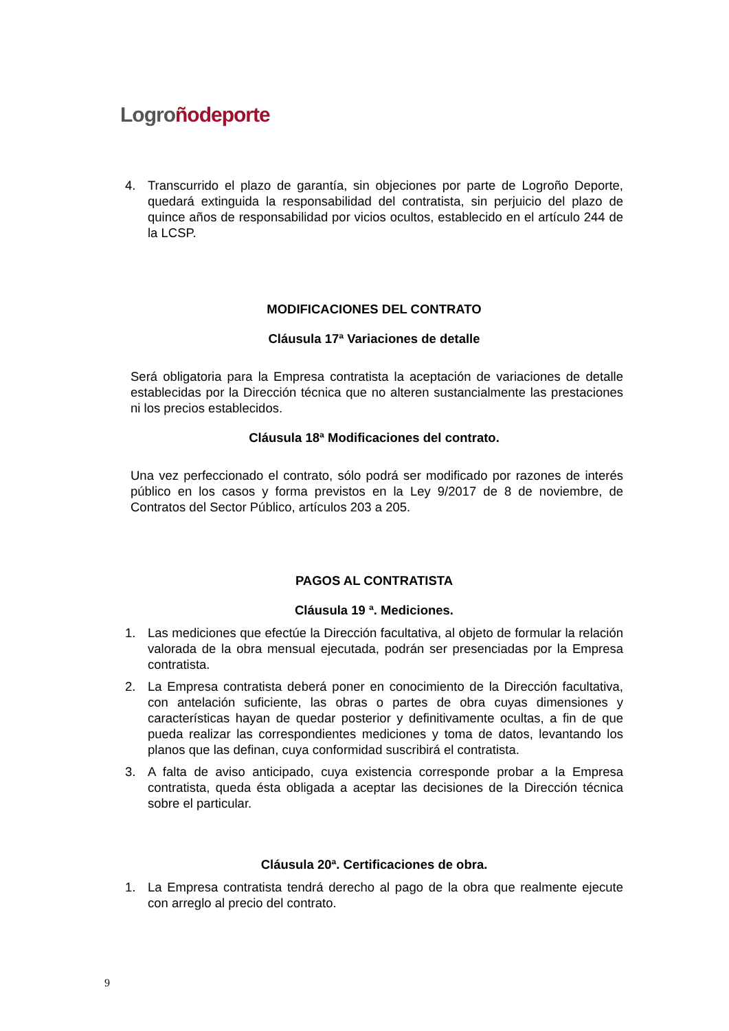Logro ñodeporte
4. Transcurrido el plazo de garantía, sin objeciones por parte de Logroño Deporte, quedará extinguida la responsabilidad del contratista, sin perjuicio del plazo de quince años de responsabilidad por vicios ocultos, establecido en el artículo 244 de la LCSP.
MODIFICACIONES DEL CONTRATO
Cláusula 17ª Variaciones de detalle
Será obligatoria para la Empresa contratista la aceptación de variaciones de detalle establecidas por la Dirección técnica que no alteren sustancialmente las prestaciones ni los precios establecidos.
Cláusula 18ª Modificaciones del contrato.
Una vez perfeccionado el contrato, sólo podrá ser modificado por razones de interés público en los casos y forma previstos en la Ley 9/2017 de 8 de noviembre, de Contratos del Sector Público, artículos 203 a 205.
PAGOS AL CONTRATISTA
Cláusula 19 ª. Mediciones.
1. Las mediciones que efectúe la Dirección facultativa, al objeto de formular la relación valorada de la obra mensual ejecutada, podrán ser presenciadas por la Empresa contratista.
2. La Empresa contratista deberá poner en conocimiento de la Dirección facultativa, con antelación suficiente, las obras o partes de obra cuyas dimensiones y características hayan de quedar posterior y definitivamente ocultas, a fin de que pueda realizar las correspondientes mediciones y toma de datos, levantando los planos que las definan, cuya conformidad suscribirá el contratista.
3. A falta de aviso anticipado, cuya existencia corresponde probar a la Empresa contratista, queda ésta obligada a aceptar las decisiones de la Dirección técnica sobre el particular.
Cláusula 20ª. Certificaciones de obra.
1. La Empresa contratista tendrá derecho al pago de la obra que realmente ejecute con arreglo al precio del contrato.
9